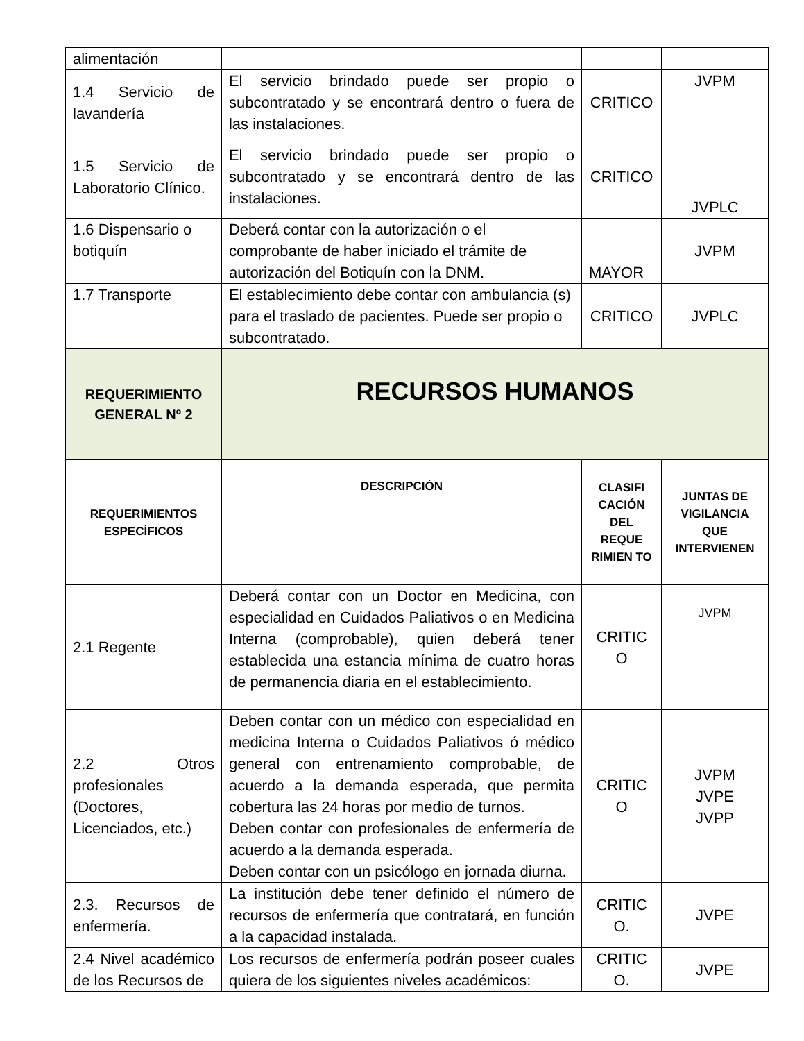| alimentación | | | |
| 1.4 Servicio de lavandería | El servicio brindado puede ser propio o subcontratado y se encontrará dentro o fuera de las instalaciones. | CRITICO | JVPM |
| 1.5 Servicio de Laboratorio Clínico. | El servicio brindado puede ser propio o subcontratado y se encontrará dentro de las instalaciones. | CRITICO | JVPLC |
| 1.6 Dispensario o botiquín | Deberá contar con la autorización o el comprobante de haber iniciado el trámite de autorización del Botiquín con la DNM. | MAYOR | JVPM |
| 1.7 Transporte | El establecimiento debe contar con ambulancia (s) para el traslado de pacientes. Puede ser propio o subcontratado. | CRITICO | JVPLC |
| REQUERIMIENTO GENERAL Nº 2 | RECURSOS HUMANOS | | |
| REQUERIMIENTOS ESPECÍFICOS | DESCRIPCIÓN | CLASIFI CACIÓN DEL REQUE RIMIEN TO | JUNTAS DE VIGILANCIA QUE INTERVIENEN |
| 2.1 Regente | Deberá contar con un Doctor en Medicina, con especialidad en Cuidados Paliativos o en Medicina Interna (comprobable), quien deberá tener establecida una estancia mínima de cuatro horas de permanencia diaria en el establecimiento. | CRITIC O | JVPM |
| 2.2 Otros profesionales (Doctores, Licenciados, etc.) | Deben contar con un médico con especialidad en medicina Interna o Cuidados Paliativos ó médico general con entrenamiento comprobable, de acuerdo a la demanda esperada, que permita cobertura las 24 horas por medio de turnos. Deben contar con profesionales de enfermería de acuerdo a la demanda esperada. Deben contar con un psicólogo en jornada diurna. | CRITIC O | JVPM JVPE JVPP |
| 2.3. Recursos de enfermería. | La institución debe tener definido el número de recursos de enfermería que contratará, en función a la capacidad instalada. | CRITIC O. | JVPE |
| 2.4 Nivel académico de los Recursos de | Los recursos de enfermería podrán poseer cuales quiera de los siguientes niveles académicos: | CRITIC O. | JVPE |